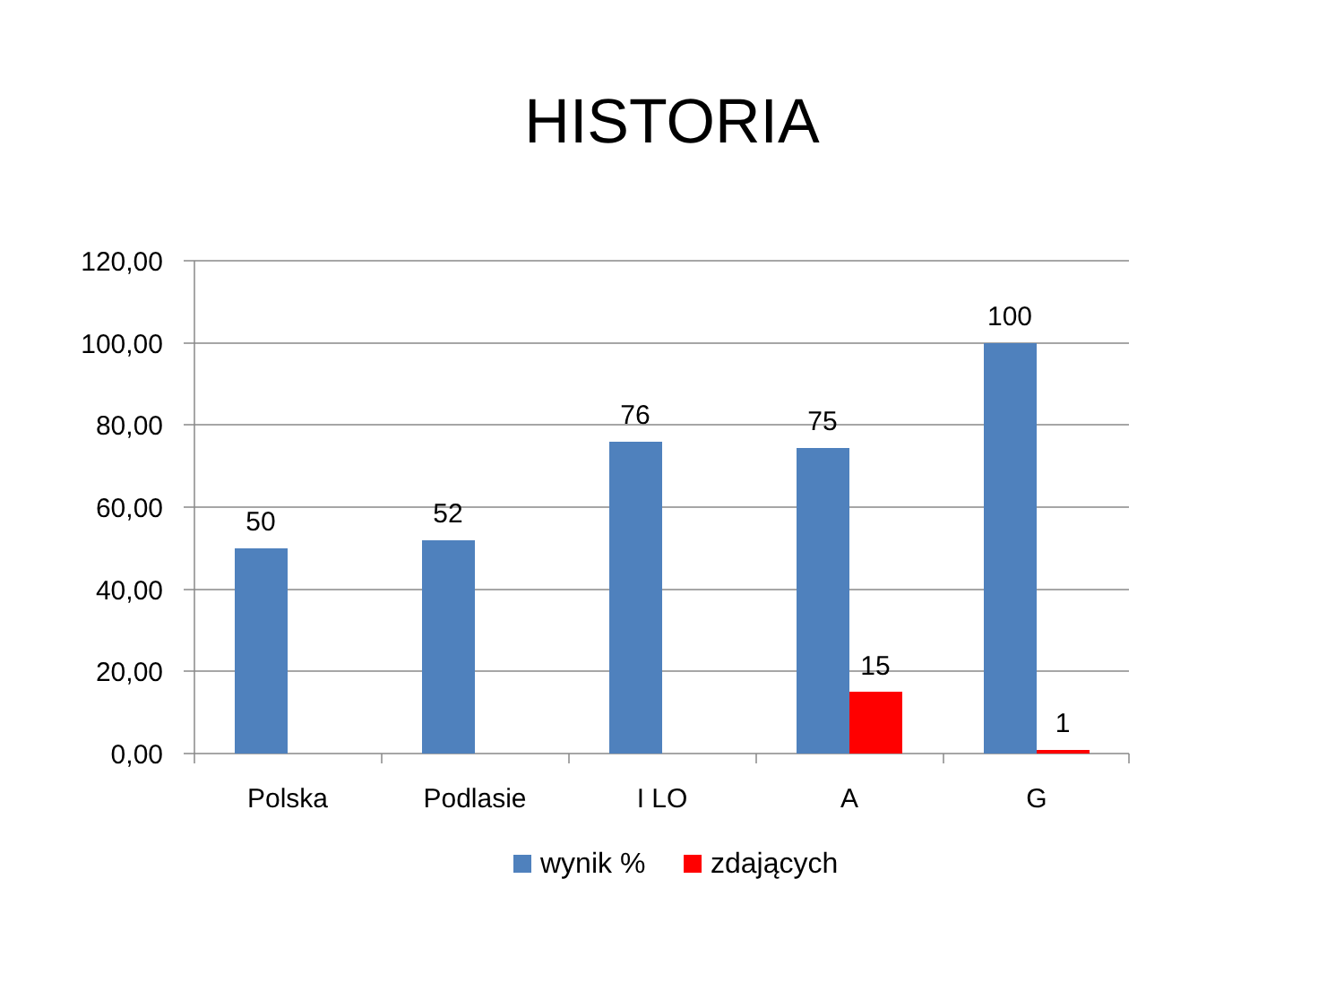HISTORIA
120,00
100,00
80,00
60,00
40,00
20,00
0,00
50
52
76
75
100
15
1
Polska
Podlasie
I LO
A
G
wynik %
zdających